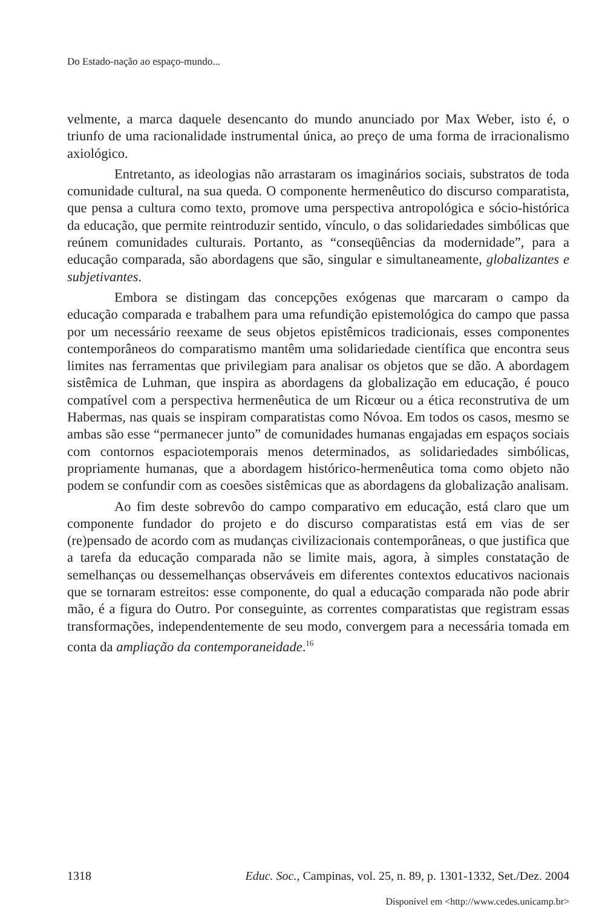Do Estado-nação ao espaço-mundo...
velmente, a marca daquele desencanto do mundo anunciado por Max Weber, isto é, o triunfo de uma racionalidade instrumental única, ao preço de uma forma de irracionalismo axiológico.
Entretanto, as ideologias não arrastaram os imaginários sociais, substratos de toda comunidade cultural, na sua queda. O componente hermenêutico do discurso comparatista, que pensa a cultura como texto, promove uma perspectiva antropológica e sócio-histórica da educação, que permite reintroduzir sentido, vínculo, o das solidariedades simbólicas que reúnem comunidades culturais. Portanto, as “conseqüências da modernidade”, para a educação comparada, são abordagens que são, singular e simultaneamente, globalizantes e subjetivantes.
Embora se distingam das concepções exógenas que marcaram o campo da educação comparada e trabalhem para uma refundição epistemológica do campo que passa por um necessário reexame de seus objetos epistêmicos tradicionais, esses componentes contemporâneos do comparatismo mantêm uma solidariedade científica que encontra seus limites nas ferramentas que privilegiam para analisar os objetos que se dão. A abordagem sistêmica de Luhman, que inspira as abordagens da globalização em educação, é pouco compatível com a perspectiva hermenêutica de um Ricœur ou a ética reconstrutiva de um Habermas, nas quais se inspiram comparatistas como Nóvoa. Em todos os casos, mesmo se ambas são esse “permanecer junto” de comunidades humanas engajadas em espaços sociais com contornos espaciotemporais menos determinados, as solidariedades simbólicas, propriamente humanas, que a abordagem histórico-hermenêutica toma como objeto não podem se confundir com as coesões sistêmicas que as abordagens da globalização analisam.
Ao fim deste sobrevôo do campo comparativo em educação, está claro que um componente fundador do projeto e do discurso comparatistas está em vias de ser (re)pensado de acordo com as mudanças civilizacionais contemporâneas, o que justifica que a tarefa da educação comparada não se limite mais, agora, à simples constatação de semelhanças ou dessemelhanças observáveis em diferentes contextos educativos nacionais que se tornaram estreitos: esse componente, do qual a educação comparada não pode abrir mão, é a figura do Outro. Por conseguinte, as correntes comparatistas que registram essas transformações, independentemente de seu modo, convergem para a necessária tomada em conta da ampliação da contemporaneidade.<sup>16</sup>
1318 Educ. Soc., Campinas, vol. 25, n. 89, p. 1301-1332, Set./Dez. 2004
Disponível em <http://www.cedes.unicamp.br>